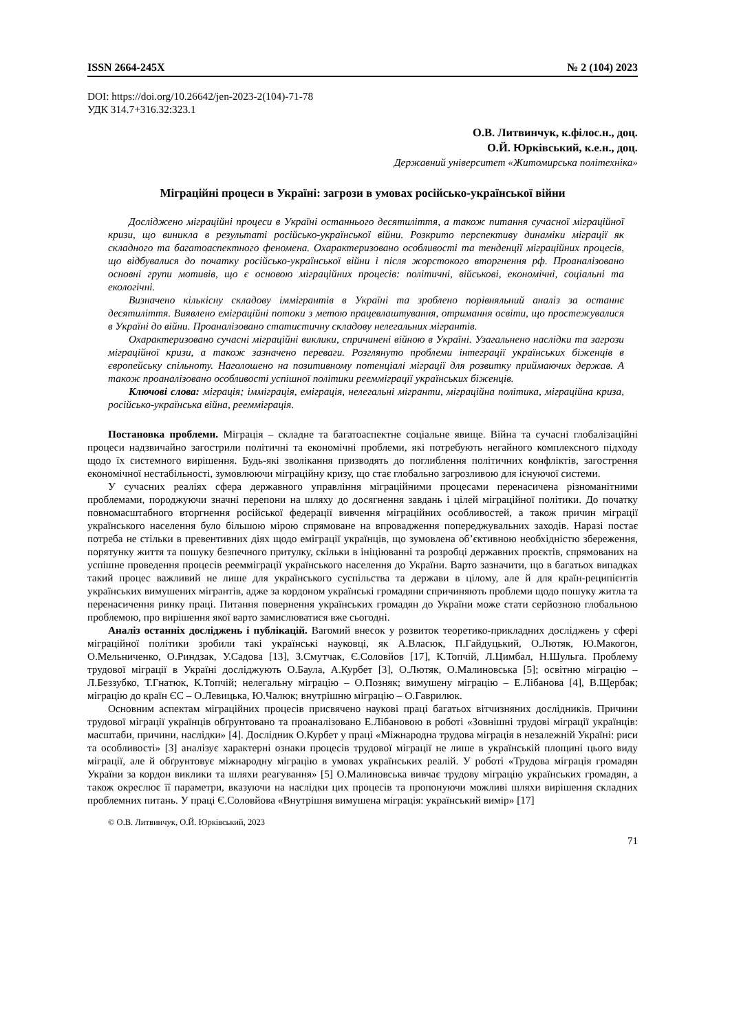ISSN 2664-245X № 2 (104) 2023
DOI: https://doi.org/10.26642/jen-2023-2(104)-71-78
УДК 314.7+316.32:323.1
О.В. Литвинчук, к.філос.н., доц.
О.Й. Юрківський, к.е.н., доц.
Державний університет «Житомирська політехніка»
Міграційні процеси в Україні: загрози в умовах російсько-української війни
Досліджено міграційні процеси в Україні останнього десятиліття, а також питання сучасної міграційної кризи, що виникла в результаті російсько-української війни. Розкрито перспективу динаміки міграції як складного та багатоаспектного феномена. Охарактеризовано особливості та тенденції міграційних процесів, що відбувалися до початку російсько-української війни і після жорстокого вторгнення рф. Проаналізовано основні групи мотивів, що є основою міграційних процесів: політичні, військові, економічні, соціальні та екологічні.
Визначено кількісну складову іммігрантів в Україні та зроблено порівняльний аналіз за останнє десятиліття. Виявлено еміграційні потоки з метою працевлаштування, отримання освіти, що простежувалися в Україні до війни. Проаналізовано статистичну складову нелегальних мігрантів.
Охарактеризовано сучасні міграційні виклики, спричинені війною в Україні. Узагальнено наслідки та загрози міграційної кризи, а також зазначено переваги. Розглянуто проблеми інтеграції українських біженців в європейську спільноту. Наголошено на позитивному потенціалі міграції для розвитку приймаючих держав. А також проаналізовано особливості успішної політики реемміграції українських біженців.
Ключові слова: міграція; імміграція, еміграція, нелегальні мігранти, міграційна політика, міграційна криза, російсько-українська війна, реемміграція.
Постановка проблеми. Міграція – складне та багатоаспектне соціальне явище. Війна та сучасні глобалізаційні процеси надзвичайно загострили політичні та економічні проблеми, які потребують негайного комплексного підходу щодо їх системного вирішення. Будь-які зволікання призводять до поглиблення політичних конфліктів, загострення економічної нестабільності, зумовлюючи міграційну кризу, що стає глобально загрозливою для існуючої системи.
У сучасних реаліях сфера державного управління міграційними процесами перенасичена різноманітними проблемами, породжуючи значні перепони на шляху до досягнення завдань і цілей міграційної політики. До початку повномасштабного вторгнення російської федерації вивчення міграційних особливостей, а також причин міграції українського населення було більшою мірою спрямоване на впровадження попереджувальних заходів. Наразі постає потреба не стільки в превентивних діях щодо еміграції українців, що зумовлена об’єктивною необхідністю збереження, порятунку життя та пошуку безпечного притулку, скільки в ініціюванні та розробці державних проєктів, спрямованих на успішне проведення процесів реемміграції українського населення до України. Варто зазначити, що в багатьох випадках такий процес важливий не лише для українського суспільства та держави в цілому, але й для країн-реципієнтів українських вимушених мігрантів, адже за кордоном українські громадяни спричиняють проблеми щодо пошуку житла та перенасичення ринку праці. Питання повернення українських громадян до України може стати серйозною глобальною проблемою, про вирішення якої варто замислюватися вже сьогодні.
Аналіз останніх досліджень і публікацій. Вагомий внесок у розвиток теоретико-прикладних досліджень у сфері міграційної політики зробили такі українські науковці, як А.Власюк, П.Гайдуцький, О.Лютяк, Ю.Макогон, О.Мельниченко, О.Риндзак, У.Садова [13], З.Смутчак, Є.Соловйов [17], К.Топчій, Л.Цимбал, Н.Шульга. Проблему трудової міграції в Україні досліджують О.Баула, А.Курбет [3], О.Лютяк, О.Малиновська [5]; освітню міграцію – Л.Беззубко, Т.Гнатюк, К.Топчій; нелегальну міграцію – О.Позняк; вимушену міграцію – Е.Лібанова [4], В.Щербак; міграцію до країн ЄС – О.Левицька, Ю.Чалюк; внутрішню міграцію – О.Гаврилюк.
Основним аспектам міграційних процесів присвячено наукові праці багатьох вітчизняних дослідників. Причини трудової міграції українців обґрунтовано та проаналізовано Е.Лібановою в роботі «Зовнішні трудові міграції українців: масштаби, причини, наслідки» [4]. Дослідник О.Курбет у праці «Міжнародна трудова міграція в незалежній Україні: риси та особливості» [3] аналізує характерні ознаки процесів трудової міграції не лише в українській площині цього виду міграції, але й обґрунтовує міжнародну міграцію в умовах українських реалій. У роботі «Трудова міграція громадян України за кордон виклики та шляхи реагування» [5] О.Малиновська вивчає трудову міграцію українських громадян, а також окреслює її параметри, вказуючи на наслідки цих процесів та пропонуючи можливі шляхи вирішення складних проблемних питань. У праці Є.Соловйова «Внутрішня вимушена міграція: український вимір» [17]
© О.В. Литвинчук, О.Й. Юрківський, 2023
71